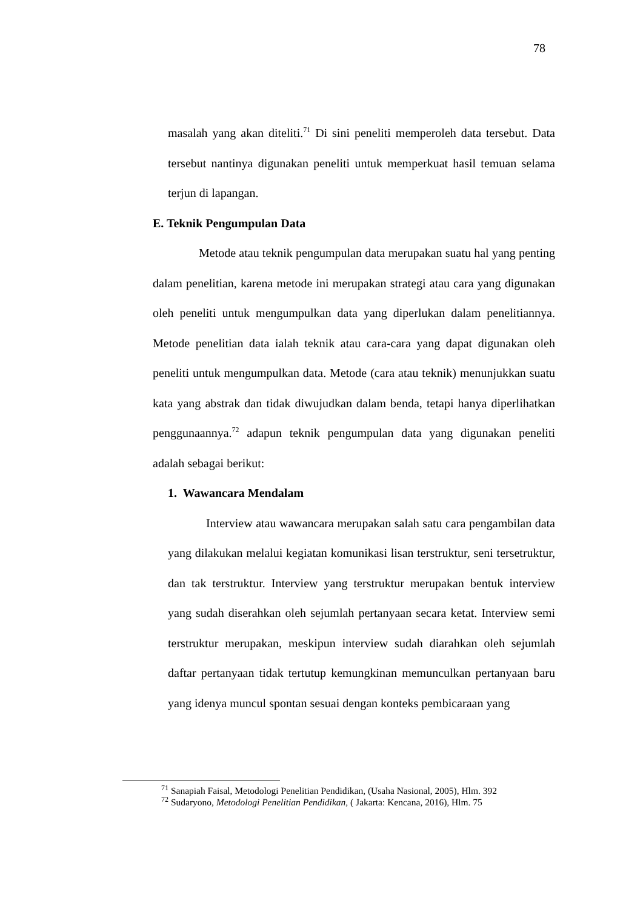78
masalah yang akan diteliti.<sup>71</sup> Di sini peneliti memperoleh data tersebut. Data tersebut nantinya digunakan peneliti untuk memperkuat hasil temuan selama terjun di lapangan.
E. Teknik Pengumpulan Data
Metode atau teknik pengumpulan data merupakan suatu hal yang penting dalam penelitian, karena metode ini merupakan strategi atau cara yang digunakan oleh peneliti untuk mengumpulkan data yang diperlukan dalam penelitiannya. Metode penelitian data ialah teknik atau cara-cara yang dapat digunakan oleh peneliti untuk mengumpulkan data. Metode (cara atau teknik) menunjukkan suatu kata yang abstrak dan tidak diwujudkan dalam benda, tetapi hanya diperlihatkan penggunaannya.<sup>72</sup> adapun teknik pengumpulan data yang digunakan peneliti adalah sebagai berikut:
1. Wawancara Mendalam
Interview atau wawancara merupakan salah satu cara pengambilan data yang dilakukan melalui kegiatan komunikasi lisan terstruktur, seni tersetruktur, dan tak terstruktur. Interview yang terstruktur merupakan bentuk interview yang sudah diserahkan oleh sejumlah pertanyaan secara ketat. Interview semi terstruktur merupakan, meskipun interview sudah diarahkan oleh sejumlah daftar pertanyaan tidak tertutup kemungkinan memunculkan pertanyaan baru yang idenya muncul spontan sesuai dengan konteks pembicaraan yang
<sup>71</sup> Sanapiah Faisal, Metodologi Penelitian Pendidikan, (Usaha Nasional, 2005), Hlm. 392
<sup>72</sup> Sudaryono, Metodologi Penelitian Pendidikan, ( Jakarta: Kencana, 2016), Hlm. 75